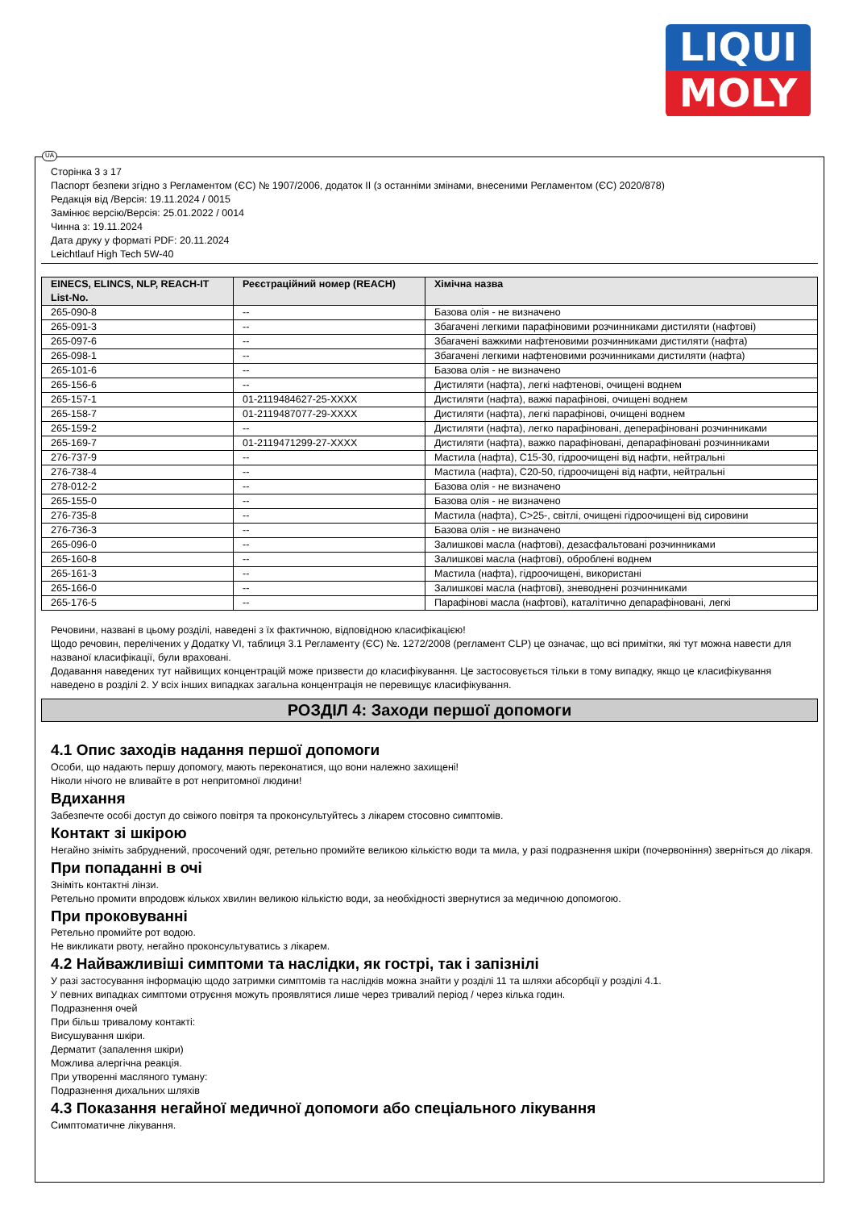LIQUI
MOLY
Сторінка 3 з 17
Паспорт безпеки згідно з Регламентом (ЄС) № 1907/2006, додаток II (з останніми змінами, внесеними Регламентом (ЄС) 2020/878)
Редакція від /Версія: 19.11.2024 / 0015
Замінює версію/Версія: 25.01.2022 / 0014
Чинна з: 19.11.2024
Дата друку у форматі PDF: 20.11.2024
Leichtlauf High Tech 5W-40
| EINECS, ELINCS, NLP, REACH-IT List-No. | Реєстраційний номер (REACH) | Хімічна назва |
| --- | --- | --- |
| 265-090-8 | -- | Базова олія - не визначено |
| 265-091-3 | -- | Збагачені легкими парафіновими розчинниками дистиляти (нафтові) |
| 265-097-6 | -- | Збагачені важкими нафтеновими розчинниками дистиляти (нафта) |
| 265-098-1 | -- | Збагачені легкими нафтеновими розчинниками дистиляти (нафта) |
| 265-101-6 | -- | Базова олія - не визначено |
| 265-156-6 | -- | Дистиляти (нафта), легкі нафтенові, очищені воднем |
| 265-157-1 | 01-2119484627-25-XXXX | Дистиляти (нафта), важкі парафінові, очищені воднем |
| 265-158-7 | 01-2119487077-29-XXXX | Дистиляти (нафта), легкі парафінові, очищені воднем |
| 265-159-2 | -- | Дистиляти (нафта), легко парафіновані, деперафіновані розчинниками |
| 265-169-7 | 01-2119471299-27-XXXX | Дистиляти (нафта), важко парафіновані, депарафіновані розчинниками |
| 276-737-9 | -- | Мастила (нафта), C15-30, гідроочищені від нафти, нейтральні |
| 276-738-4 | -- | Мастила (нафта), C20-50, гідроочищені від нафти, нейтральні |
| 278-012-2 | -- | Базова олія - не визначено |
| 265-155-0 | -- | Базова олія - не визначено |
| 276-735-8 | -- | Мастила (нафта), C>25-, світлі, очищені гідроочищені від сировини |
| 276-736-3 | -- | Базова олія - не визначено |
| 265-096-0 | -- | Залишкові масла (нафтові), дезасфальтовані розчинниками |
| 265-160-8 | -- | Залишкові масла (нафтові), оброблені воднем |
| 265-161-3 | -- | Мастила (нафта), гідроочищені, використані |
| 265-166-0 | -- | Залишкові масла (нафтові), зневоднені розчинниками |
| 265-176-5 | -- | Парафінові масла (нафтові), каталітично депарафіновані, легкі |
Речовини, названі в цьому розділі, наведені з їх фактичною, відповідною класифікацією!
Щодо речовин, перелічених у Додатку VI, таблиця 3.1 Регламенту (ЄС) №. 1272/2008 (регламент CLP) це означає, що всі примітки, які тут можна навести для названої класифікації, були враховані.
Додавання наведених тут найвищих концентрацій може призвести до класифікування. Це застосовується тільки в тому випадку, якщо це класифікування наведено в розділі 2. У всіх інших випадках загальна концентрація не перевищує класифікування.
РОЗДІЛ 4: Заходи першої допомоги
4.1 Опис заходів надання першої допомоги
Особи, що надають першу допомогу, мають переконатися, що вони належно захищені!
Ніколи нічого не вливайте в рот непритомної людини!
Вдихання
Забезпечте особі доступ до свіжого повітря та проконсультуйтесь з лікарем стосовно симптомів.
Контакт зі шкірою
Негайно зніміть забруднений, просочений одяг, ретельно промийте великою кількістю води та мила, у разі подразнення шкіри (почервоніння) зверніться до лікаря.
При попаданні в очі
Зніміть контактні лінзи.
Ретельно промити впродовж кількох хвилин великою кількістю води, за необхідності звернутися за медичною допомогою.
При проковуванні
Ретельно промийте рот водою.
Не викликати рвоту, негайно проконсультуватись з лікарем.
4.2 Найважливіші симптоми та наслідки, як гострі, так і запізнілі
У разі застосування інформацію щодо затримки симптомів та наслідків можна знайти у розділі 11 та шляхи абсорбції у розділі 4.1.
У певних випадках симптоми отруєння можуть проявлятися лише через тривалий період / через кілька годин.
Подразнення очей
При більш тривалому контакті:
Висушування шкіри.
Дерматит (запалення шкіри)
Можлива алергічна реакція.
При утворенні масляного туману:
Подразнення дихальних шляхів
4.3 Показання негайної медичної допомоги або спеціального лікування
Симптоматичне лікування.
UA